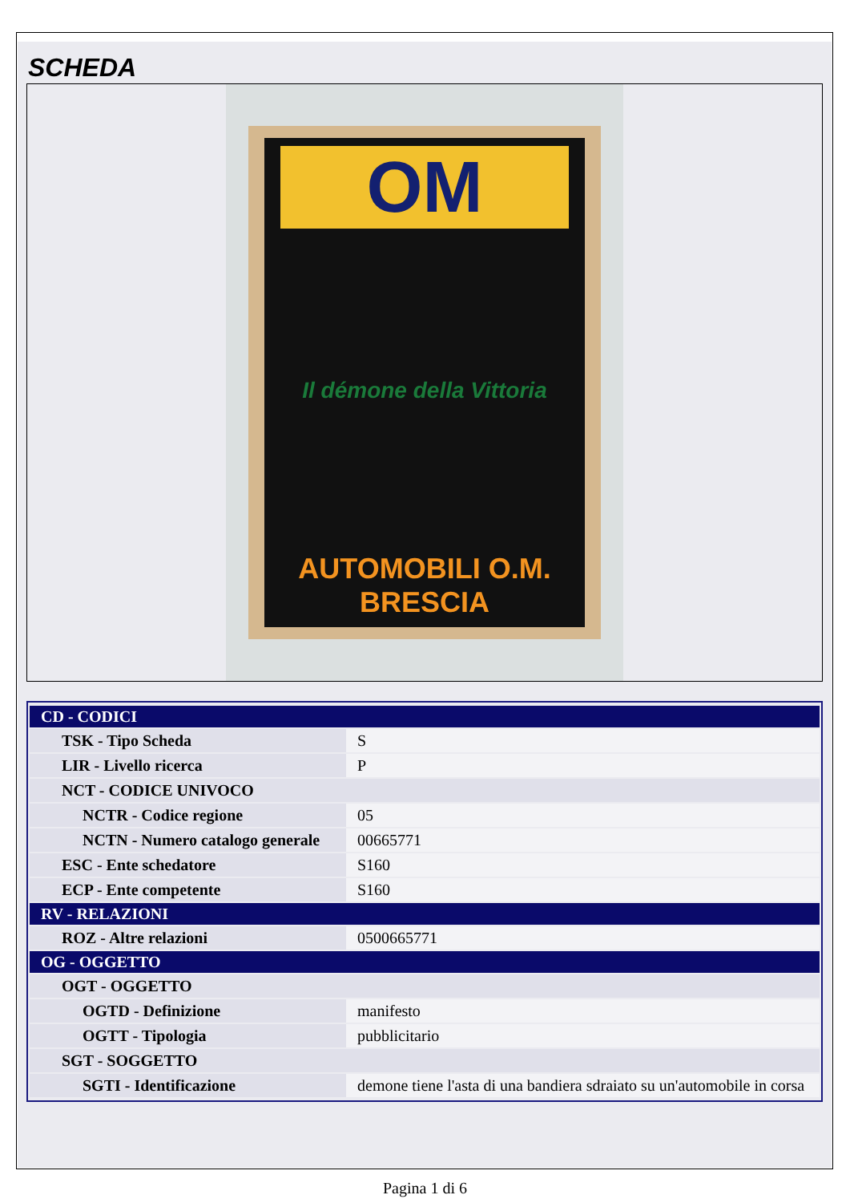SCHEDA
OM
Il démone della Vittoria
AUTOMOBILI O.M. BRESCIA
| CD - CODICI | |
| --- | --- |
| TSK - Tipo Scheda | S |
| LIR - Livello ricerca | P |
| NCT - CODICE UNIVOCO | |
| NCTR - Codice regione | 05 |
| NCTN - Numero catalogo generale | 00665771 |
| ESC - Ente schedatore | S160 |
| ECP - Ente competente | S160 |
| RV - RELAZIONI | |
| ROZ - Altre relazioni | 0500665771 |
| OG - OGGETTO | |
| OGT - OGGETTO | |
| OGTD - Definizione | manifesto |
| OGTT - Tipologia | pubblicitario |
| SGT - SOGGETTO | |
| SGTI - Identificazione | demone tiene l'asta di una bandiera sdraiato su un'automobile in corsa |
Pagina 1 di 6